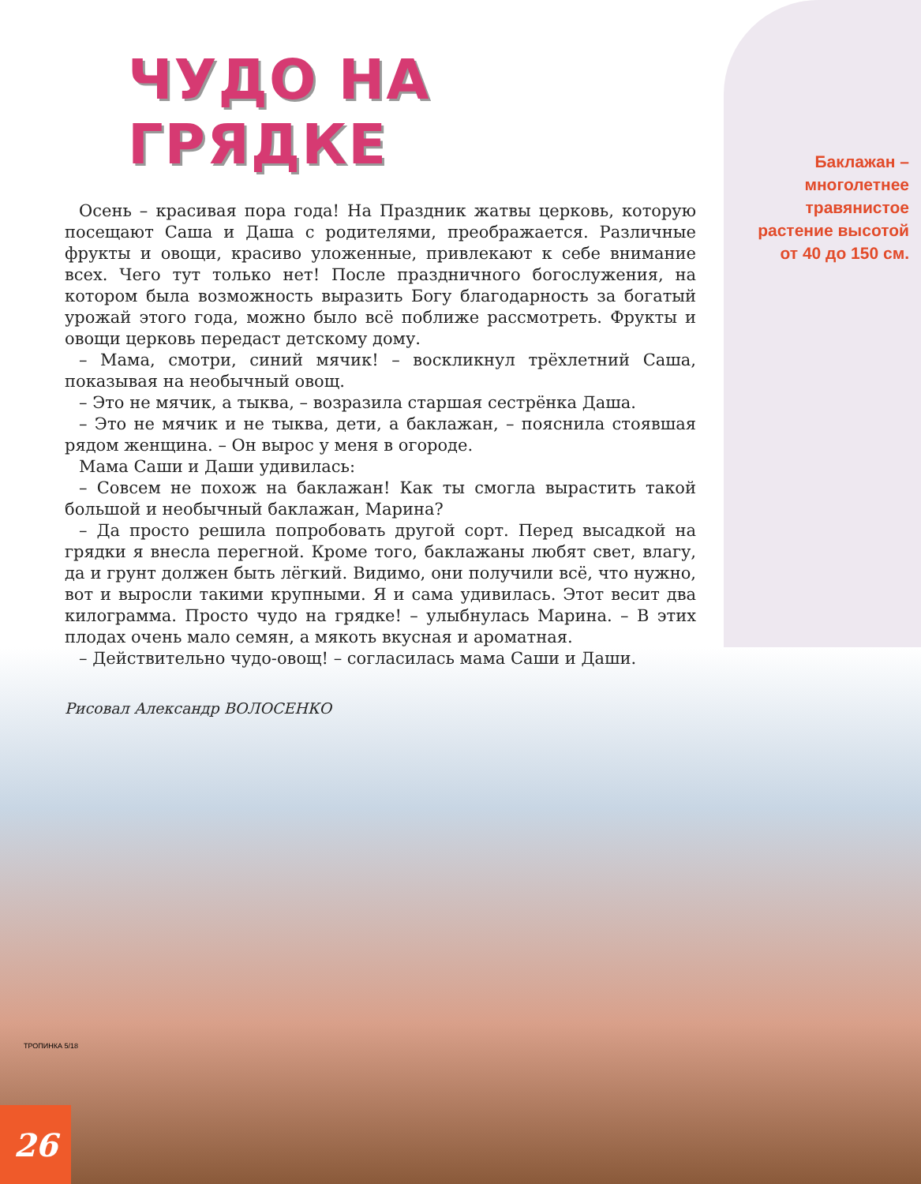ЧУДО НА ГРЯДКЕ
Осень – красивая пора года! На Праздник жатвы церковь, которую посещают Саша и Даша с родителями, преображается. Различные фрукты и овощи, красиво уложенные, привлекают к себе внимание всех. Чего тут только нет! После праздничного богослужения, на котором была возможность выразить Богу благодарность за богатый урожай этого года, можно было всё поближе рассмотреть. Фрукты и овощи церковь передаст детскому дому.
– Мама, смотри, синий мячик! – воскликнул трёхлетний Саша, показывая на необычный овощ.
– Это не мячик, а тыква, – возразила старшая сестрёнка Даша.
– Это не мячик и не тыква, дети, а баклажан, – пояснила стоявшая рядом женщина. – Он вырос у меня в огороде.
Мама Саши и Даши удивилась:
– Совсем не похож на баклажан! Как ты смогла вырастить такой большой и необычный баклажан, Марина?
– Да просто решила попробовать другой сорт. Перед высадкой на грядки я внесла перегной. Кроме того, баклажаны любят свет, влагу, да и грунт должен быть лёгкий. Видимо, они получили всё, что нужно, вот и выросли такими крупными. Я и сама удивилась. Этот весит два килограмма. Просто чудо на грядке! – улыбнулась Марина. – В этих плодах очень мало семян, а мякоть вкусная и ароматная.
– Действительно чудо-овощ! – согласилась мама Саши и Даши.
Рисовал Александр ВОЛОСЕНКО
Баклажан – многолетнее травянистое растение высотой от 40 до 150 см.
ТРОПИНКА 5/18
26